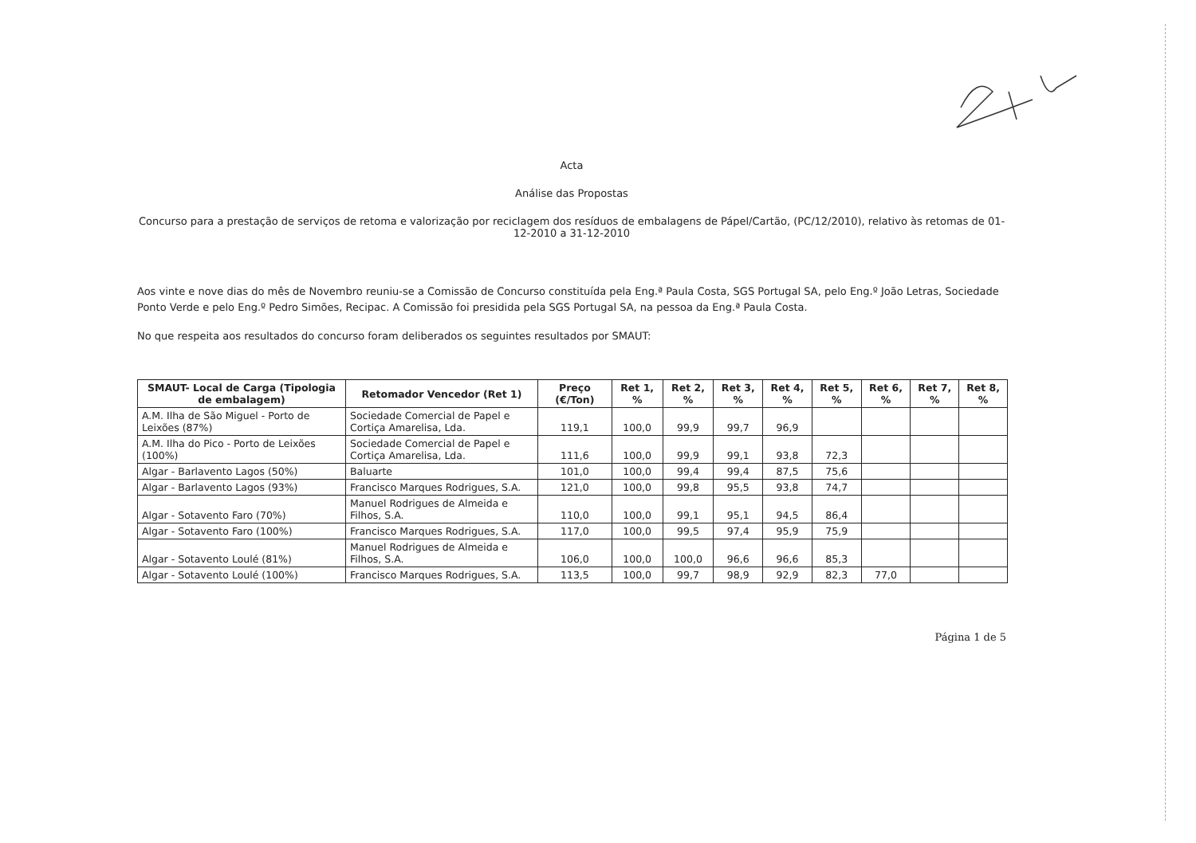Acta
Análise das Propostas
Concurso para a prestação de serviços de retoma e valorização por reciclagem dos resíduos de embalagens de Pápel/Cartão, (PC/12/2010), relativo às retomas de 01-12-2010 a 31-12-2010
Aos vinte e nove dias do mês de Novembro reuniu-se a Comissão de Concurso constituída pela Eng.ª Paula Costa, SGS Portugal SA, pelo Eng.º João Letras, Sociedade Ponto Verde e pelo Eng.º Pedro Simões, Recipac. A Comissão foi presidida pela SGS Portugal SA, na pessoa da Eng.ª Paula Costa.
No que respeita aos resultados do concurso foram deliberados os seguintes resultados por SMAUT:
| SMAUT- Local de Carga (Tipologia de embalagem) | Retomador Vencedor (Ret 1) | Preço (€/Ton) | Ret 1, % | Ret 2, % | Ret 3, % | Ret 4, % | Ret 5, % | Ret 6, % | Ret 7, % | Ret 8, % |
| --- | --- | --- | --- | --- | --- | --- | --- | --- | --- | --- |
| A.M. Ilha de São Miguel - Porto de Leixões (87%) | Sociedade Comercial de Papel e Cortiça Amarelisa, Lda. | 119,1 | 100,0 | 99,9 | 99,7 | 96,9 | | | | |
| A.M. Ilha do Pico - Porto de Leixões (100%) | Sociedade Comercial de Papel e Cortiça Amarelisa, Lda. | 111,6 | 100,0 | 99,9 | 99,1 | 93,8 | 72,3 | | | |
| Algar - Barlavento Lagos (50%) | Baluarte | 101,0 | 100,0 | 99,4 | 99,4 | 87,5 | 75,6 | | | |
| Algar - Barlavento Lagos (93%) | Francisco Marques Rodrigues, S.A. | 121,0 | 100,0 | 99,8 | 95,5 | 93,8 | 74,7 | | | |
| Algar - Sotavento Faro (70%) | Manuel Rodrigues de Almeida e Filhos, S.A. | 110,0 | 100,0 | 99,1 | 95,1 | 94,5 | 86,4 | | | |
| Algar - Sotavento Faro (100%) | Francisco Marques Rodrigues, S.A. | 117,0 | 100,0 | 99,5 | 97,4 | 95,9 | 75,9 | | | |
| Algar - Sotavento Loulé (81%) | Manuel Rodrigues de Almeida e Filhos, S.A. | 106,0 | 100,0 | 100,0 | 96,6 | 96,6 | 85,3 | | | |
| Algar - Sotavento Loulé (100%) | Francisco Marques Rodrigues, S.A. | 113,5 | 100,0 | 99,7 | 98,9 | 92,9 | 82,3 | 77,0 | | |
Página 1 de 5